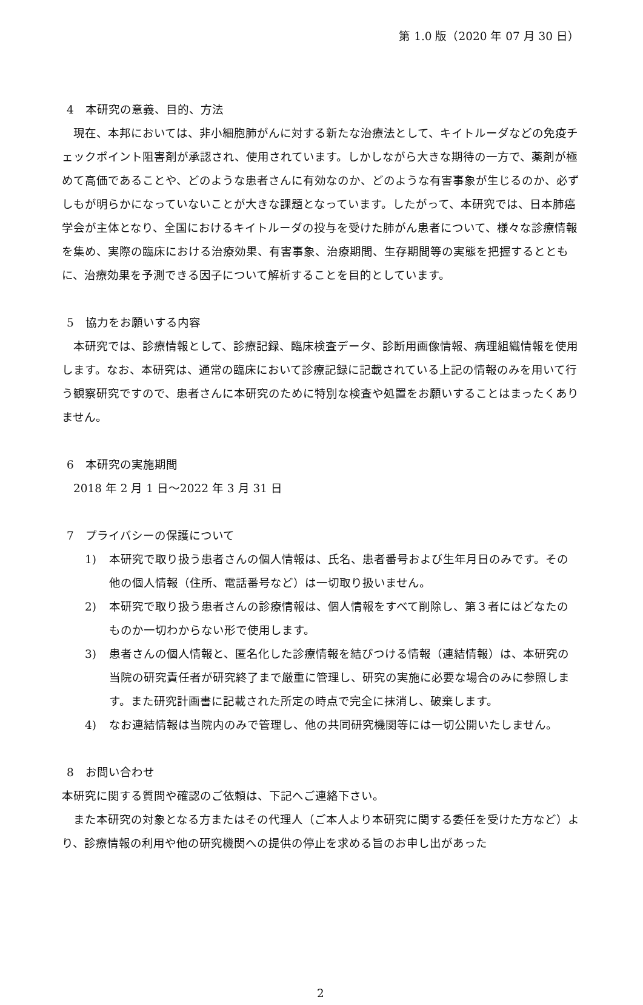第 1.0 版（2020 年 07 月 30 日）
4　本研究の意義、目的、方法
　現在、本邦においては、非小細胞肺がんに対する新たな治療法として、キイトルーダなどの免疫チェックポイント阻害剤が承認され、使用されています。しかしながら大きな期待の一方で、薬剤が極めて高価であることや、どのような患者さんに有効なのか、どのような有害事象が生じるのか、必ずしもが明らかになっていないことが大きな課題となっています。したがって、本研究では、日本肺癌学会が主体となり、全国におけるキイトルーダの投与を受けた肺がん患者について、様々な診療情報を集め、実際の臨床における治療効果、有害事象、治療期間、生存期間等の実態を把握するとともに、治療効果を予測できる因子について解析することを目的としています。
5　協力をお願いする内容
　本研究では、診療情報として、診療記録、臨床検査データ、診断用画像情報、病理組織情報を使用します。なお、本研究は、通常の臨床において診療記録に記載されている上記の情報のみを用いて行う観察研究ですので、患者さんに本研究のために特別な検査や処置をお願いすることはまったくありません。
6　本研究の実施期間
　2018 年 2 月 1 日～2022 年 3 月 31 日
7　プライバシーの保護について
1) 本研究で取り扱う患者さんの個人情報は、氏名、患者番号および生年月日のみです。その他の個人情報（住所、電話番号など）は一切取り扱いません。
2) 本研究で取り扱う患者さんの診療情報は、個人情報をすべて削除し、第３者にはどなたのものか一切わからない形で使用します。
3) 患者さんの個人情報と、匿名化した診療情報を結びつける情報（連結情報）は、本研究の当院の研究責任者が研究終了まで厳重に管理し、研究の実施に必要な場合のみに参照します。また研究計画書に記載された所定の時点で完全に抹消し、破棄します。
4) なお連結情報は当院内のみで管理し、他の共同研究機関等には一切公開いたしません。
8　お問い合わせ
本研究に関する質問や確認のご依頼は、下記へご連絡下さい。
　また本研究の対象となる方またはその代理人（ご本人より本研究に関する委任を受けた方など）より、診療情報の利用や他の研究機関への提供の停止を求める旨のお申し出があった
2